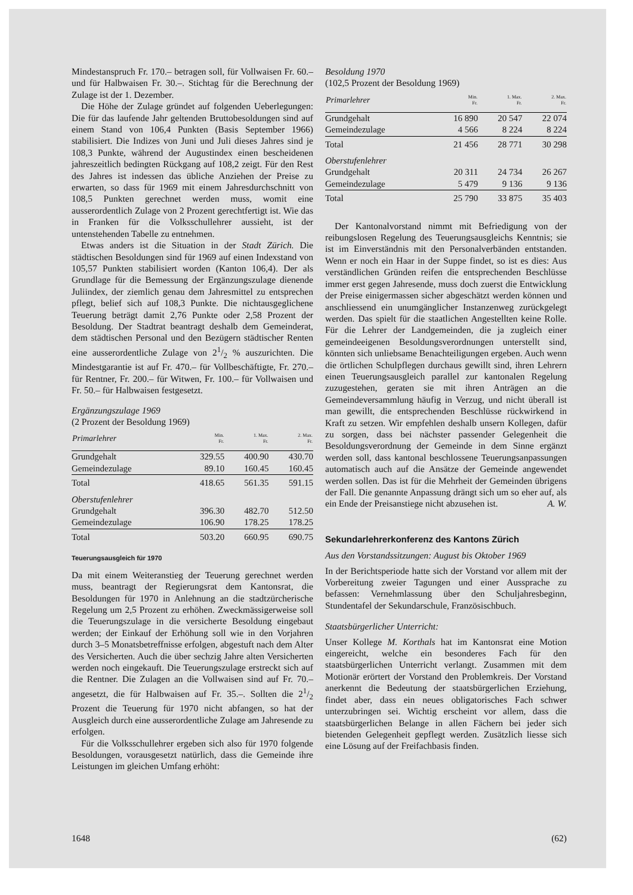Mindestanspruch Fr. 170.– betragen soll, für Vollwaisen Fr. 60.– und für Halbwaisen Fr. 30.–. Stichtag für die Berechnung der Zulage ist der 1. Dezember.
Die Höhe der Zulage gründet auf folgenden Ueberlegungen: Die für das laufende Jahr geltenden Bruttobesoldungen sind auf einem Stand von 106,4 Punkten (Basis September 1966) stabilisiert. Die Indizes von Juni und Juli dieses Jahres sind je 108,3 Punkte, während der Augustindex einen bescheidenen jahreszeitlich bedingten Rückgang auf 108,2 zeigt. Für den Rest des Jahres ist indessen das übliche Anziehen der Preise zu erwarten, so dass für 1969 mit einem Jahresdurchschnitt von 108,5 Punkten gerechnet werden muss, womit eine ausserordentlich Zulage von 2 Prozent gerechtfertigt ist. Wie das in Franken für die Volksschullehrer aussieht, ist der untenstehenden Tabelle zu entnehmen.
Etwas anders ist die Situation in der Stadt Zürich. Die städtischen Besoldungen sind für 1969 auf einen Indexstand von 105,57 Punkten stabilisiert worden (Kanton 106,4). Der als Grundlage für die Bemessung der Ergänzungszulage dienende Juliindex, der ziemlich genau dem Jahresmittel zu entsprechen pflegt, belief sich auf 108,3 Punkte. Die nichtausgeglichene Teuerung beträgt damit 2,76 Punkte oder 2,58 Prozent der Besoldung. Der Stadtrat beantragt deshalb dem Gemeinderat, dem städtischen Personal und den Bezügern städtischer Renten eine ausserordentliche Zulage von 21/2 % auszurichten. Die Mindestgarantie ist auf Fr. 470.– für Vollbeschäftigte, Fr. 270.– für Rentner, Fr. 200.– für Witwen, Fr. 100.– für Vollwaisen und Fr. 50.– für Halbwaisen festgesetzt.
Ergänzungszulage 1969
(2 Prozent der Besoldung 1969)
| Primarlehrer | Min. Fr. | 1. Max. Fr. | 2. Max. Fr. |
| --- | --- | --- | --- |
| Grundgehalt | 329.55 | 400.90 | 430.70 |
| Gemeindezulage | 89.10 | 160.45 | 160.45 |
| Total | 418.65 | 561.35 | 591.15 |
| Oberstufenlehrer | | | |
| Grundgehalt | 396.30 | 482.70 | 512.50 |
| Gemeindezulage | 106.90 | 178.25 | 178.25 |
| Total | 503.20 | 660.95 | 690.75 |
Teuerungsausgleich für 1970
Da mit einem Weiteranstieg der Teuerung gerechnet werden muss, beantragt der Regierungsrat dem Kantonsrat, die Besoldungen für 1970 in Anlehnung an die stadtzürcherische Regelung um 2,5 Prozent zu erhöhen. Zweckmässigerweise soll die Teuerungszulage in die versicherte Besoldung eingebaut werden; der Einkauf der Erhöhung soll wie in den Vorjahren durch 3–5 Monatsbetreffnisse erfolgen, abgestuft nach dem Alter des Versicherten. Auch die über sechzig Jahre alten Versicherten werden noch eingekauft. Die Teuerungszulage erstreckt sich auf die Rentner. Die Zulagen an die Vollwaisen sind auf Fr. 70.– angesetzt, die für Halbwaisen auf Fr. 35.–. Sollten die 21/2 Prozent die Teuerung für 1970 nicht abfangen, so hat der Ausgleich durch eine ausserordentliche Zulage am Jahresende zu erfolgen.
Für die Volksschullehrer ergeben sich also für 1970 folgende Besoldungen, vorausgesetzt natürlich, dass die Gemeinde ihre Leistungen im gleichen Umfang erhöht:
Besoldung 1970
(102,5 Prozent der Besoldung 1969)
| Primarlehrer | Min. Fr. | 1. Max. Fr. | 2. Max. Fr. |
| --- | --- | --- | --- |
| Grundgehalt | 16 890 | 20 547 | 22 074 |
| Gemeindezulage | 4 566 | 8 224 | 8 224 |
| Total | 21 456 | 28 771 | 30 298 |
| Oberstufenlehrer | | | |
| Grundgehalt | 20 311 | 24 734 | 26 267 |
| Gemeindezulage | 5 479 | 9 136 | 9 136 |
| Total | 25 790 | 33 875 | 35 403 |
Der Kantonalvorstand nimmt mit Befriedigung von der reibungslosen Regelung des Teuerungsausgleichs Kenntnis; sie ist im Einverständnis mit den Personalverbänden entstanden. Wenn er noch ein Haar in der Suppe findet, so ist es dies: Aus verständlichen Gründen reifen die entsprechenden Beschlüsse immer erst gegen Jahresende, muss doch zuerst die Entwicklung der Preise einigermassen sicher abgeschätzt werden können und anschliessend ein unumgänglicher Instanzenweg zurückgelegt werden. Das spielt für die staatlichen Angestellten keine Rolle. Für die Lehrer der Landgemeinden, die ja zugleich einer gemeindeeigenen Besoldungsverordnungen unterstellt sind, könnten sich unliebsame Benachteiligungen ergeben. Auch wenn die örtlichen Schulpflegen durchaus gewillt sind, ihren Lehrern einen Teuerungsausgleich parallel zur kantonalen Regelung zuzugestehen, geraten sie mit ihren Anträgen an die Gemeindeversammlung häufig in Verzug, und nicht überall ist man gewillt, die entsprechenden Beschlüsse rückwirkend in Kraft zu setzen. Wir empfehlen deshalb unsern Kollegen, dafür zu sorgen, dass bei nächster passender Gelegenheit die Besoldungsverordnung der Gemeinde in dem Sinne ergänzt werden soll, dass kantonal beschlossene Teuerungsanpassungen automatisch auch auf die Ansätze der Gemeinde angewendet werden sollen. Das ist für die Mehrheit der Gemeinden übrigens der Fall. Die genannte Anpassung drängt sich um so eher auf, als ein Ende der Preisanstiege nicht abzusehen ist. A. W.
Sekundarlehrerkonferenz des Kantons Zürich
Aus den Vorstandssitzungen: August bis Oktober 1969
In der Berichtsperiode hatte sich der Vorstand vor allem mit der Vorbereitung zweier Tagungen und einer Aussprache zu befassen: Vernehmlassung über den Schuljahresbeginn, Stundentafel der Sekundarschule, Französischbuch.
Staatsbürgerlicher Unterricht:
Unser Kollege M. Korthals hat im Kantonsrat eine Motion eingereicht, welche ein besonderes Fach für den staatsbürgerlichen Unterricht verlangt. Zusammen mit dem Motionär erörtert der Vorstand den Problemkreis. Der Vorstand anerkennt die Bedeutung der staatsbürgerlichen Erziehung, findet aber, dass ein neues obligatorisches Fach schwer unterzubringen sei. Wichtig erscheint vor allem, dass die staatsbürgerlichen Belange in allen Fächern bei jeder sich bietenden Gelegenheit gepflegt werden. Zusätzlich liesse sich eine Lösung auf der Freifachbasis finden.
1648 (62)